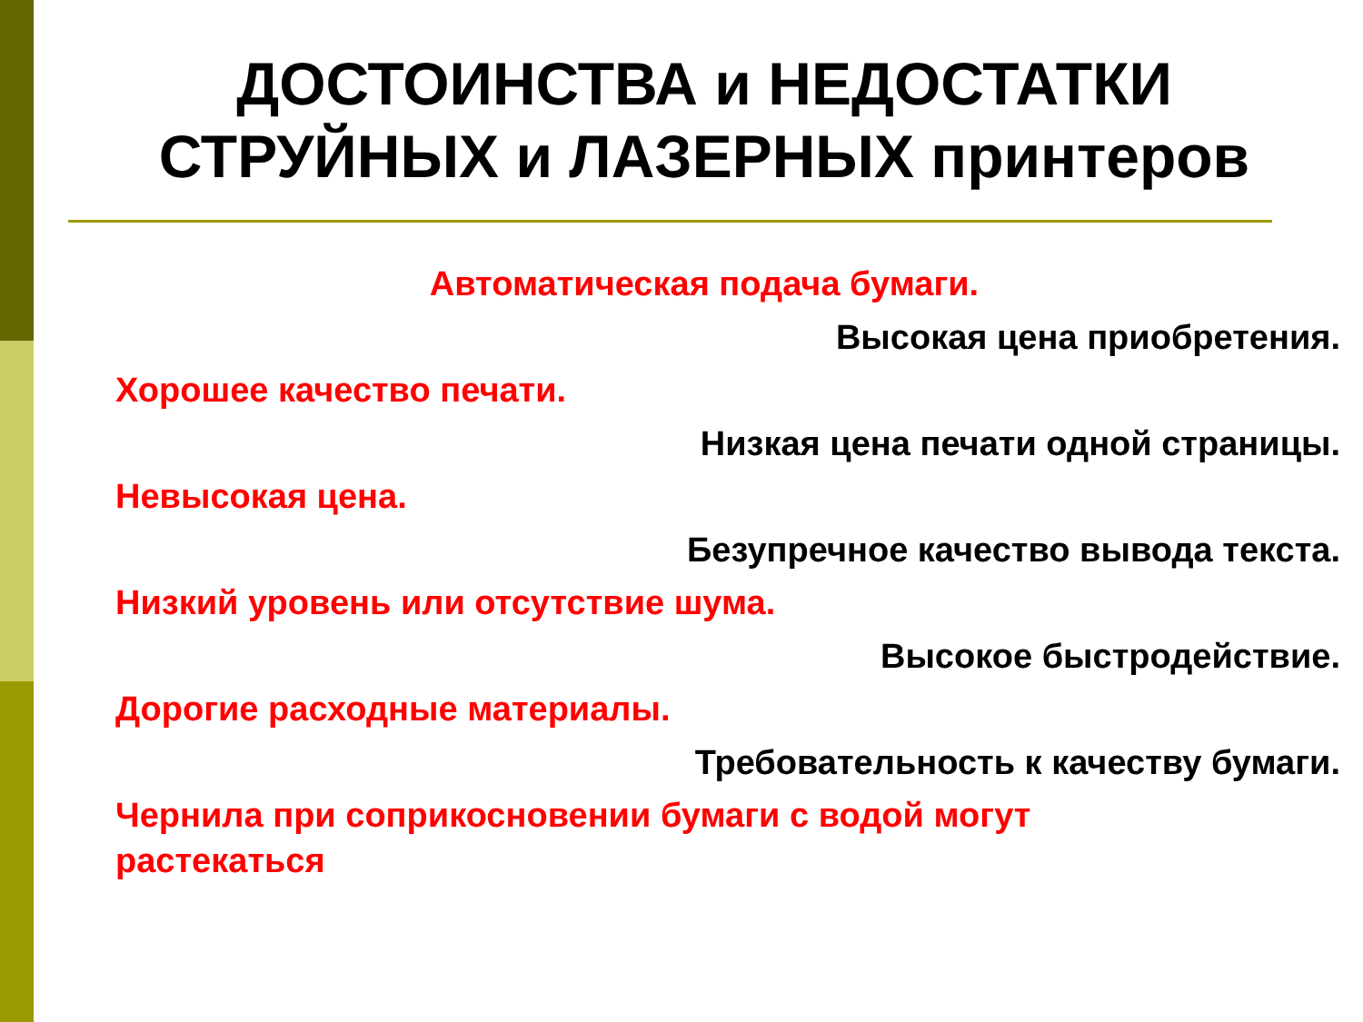ДОСТОИНСТВА и НЕДОСТАТКИ
СТРУЙНЫХ и ЛАЗЕРНЫХ принтеров
Автоматическая подача бумаги.
Высокая цена приобретения.
Хорошее качество печати.
Низкая цена печати одной страницы.
Невысокая цена.
Безупречное качество вывода текста.
Низкий уровень или отсутствие шума.
Высокое быстродействие.
Дорогие расходные материалы.
Требовательность к качеству бумаги.
Чернила при соприкосновении бумаги с водой могут
растекаться